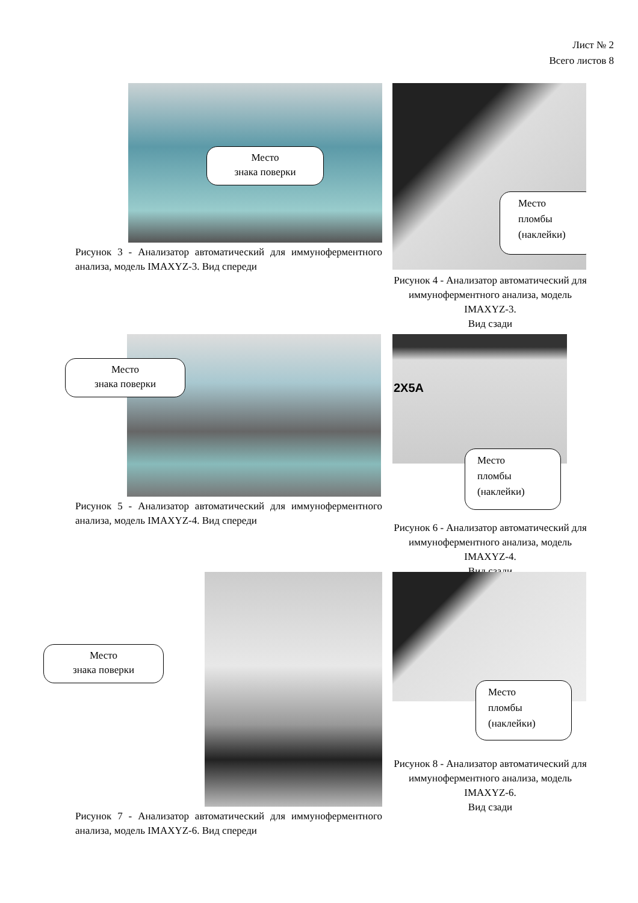Лист № 2
Всего листов 8
Место
знака поверки
Рисунок 3 - Анализатор автоматический для иммуноферментного анализа, модель IMAXYZ-3. Вид спереди
Место
пломбы
(наклейки)
Рисунок 4 - Анализатор автоматический для иммуноферментного анализа, модель IMAXYZ-3.
Вид сзади
Место
знака поверки
Рисунок 5 - Анализатор автоматический для иммуноферментного анализа, модель IMAXYZ-4. Вид спереди
2X5A
Место
пломбы
(наклейки)
Рисунок 6 - Анализатор автоматический для иммуноферментного анализа, модель IMAXYZ-4.
Вид сзади
Место
знака поверки
Рисунок 7 - Анализатор автоматический для иммуноферментного анализа, модель IMAXYZ-6. Вид спереди
Место
пломбы
(наклейки)
Рисунок 8 - Анализатор автоматический для иммуноферментного анализа, модель IMAXYZ-6.
Вид сзади